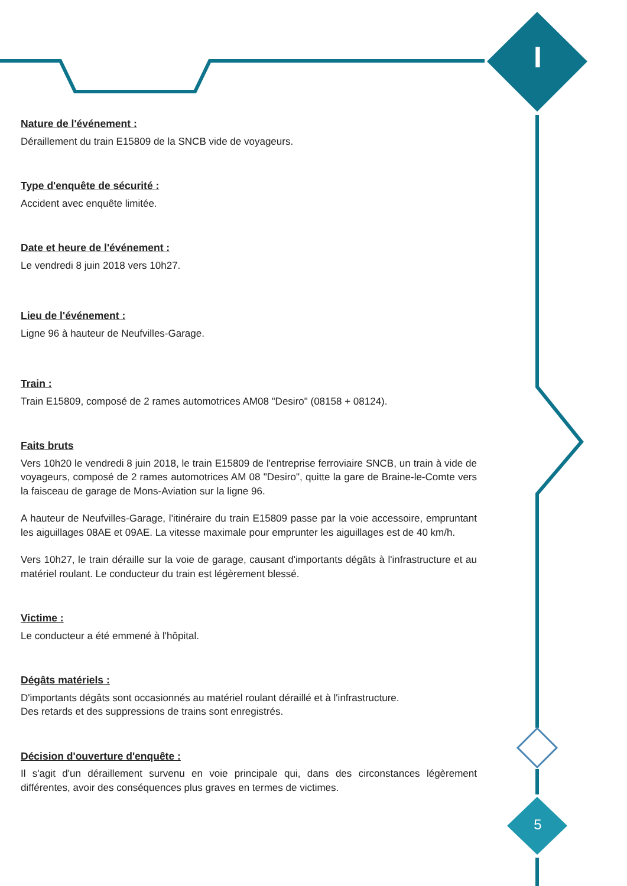I
5
Nature de l'événement :
Déraillement du train E15809 de la SNCB vide de voyageurs.
Type d'enquête de sécurité :
Accident avec enquête limitée.
Date et heure de l'événement :
Le vendredi 8 juin 2018 vers 10h27.
Lieu de l'événement :
Ligne 96 à hauteur de Neufvilles-Garage.
Train :
Train E15809, composé de 2 rames automotrices AM08 "Desiro" (08158 + 08124).
Faits bruts
Vers 10h20 le vendredi 8 juin 2018, le train E15809 de l'entreprise ferroviaire SNCB, un train à vide de voyageurs, composé de 2 rames automotrices AM 08 "Desiro", quitte la gare de Braine-le-Comte vers la faisceau de garage de Mons-Aviation sur la ligne 96.
A hauteur de Neufvilles-Garage, l'itinéraire du train E15809 passe par la voie accessoire, empruntant les aiguillages 08AE et 09AE. La vitesse maximale pour emprunter les aiguillages est de 40 km/h.
Vers 10h27, le train déraille sur la voie de garage, causant d'importants dégâts à l'infrastructure et au matériel roulant. Le conducteur du train est légèrement blessé.
Victime :
Le conducteur a été emmené à l'hôpital.
Dégâts matériels :
D'importants dégâts sont occasionnés au matériel roulant déraillé et à l'infrastructure.
Des retards et des suppressions de trains sont enregistrés.
Décision d'ouverture d'enquête :
Il s'agit d'un déraillement survenu en voie principale qui, dans des circonstances légèrement différentes, avoir des conséquences plus graves en termes de victimes.